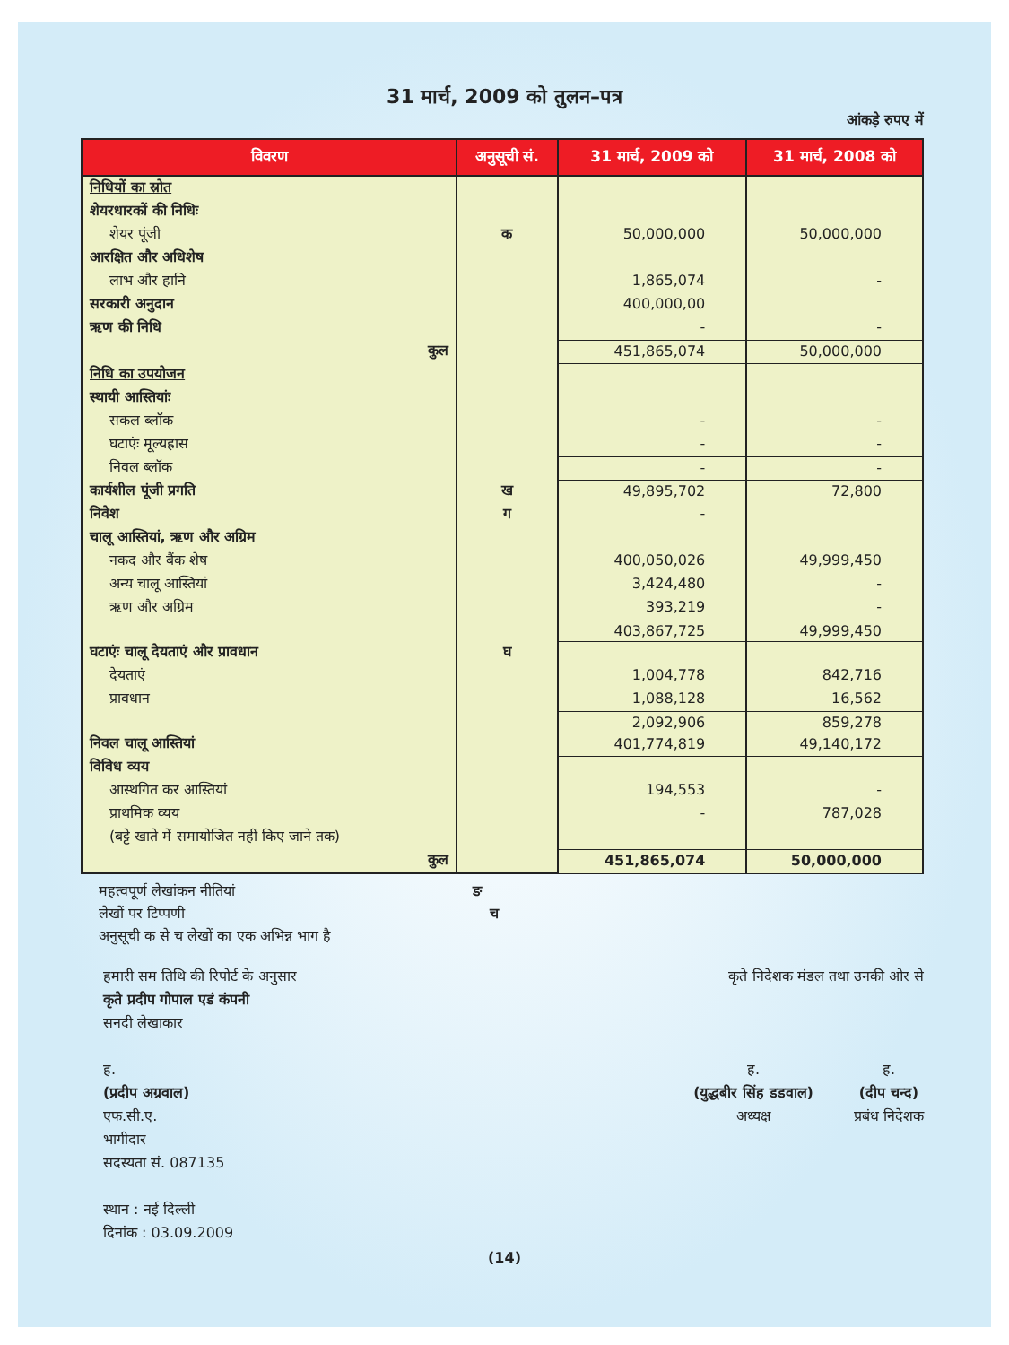31 मार्च, 2009 को तुलन–पत्र
आंकड़े रुपए में
| विवरण | अनुसूची सं. | 31 मार्च, 2009 को | 31 मार्च, 2008 को |
| --- | --- | --- | --- |
| निधियों का स्रोत | | | |
| शेयरधारकों की निधिः | | | |
| शेयर पूंजी | क | 50,000,000 | 50,000,000 |
| आरक्षित और अधिशेष | | | |
| लाभ और हानि | | 1,865,074 | - |
| सरकारी अनुदान | | 400,000,00 | |
| ऋण की निधि | | - | - |
| कुल | | 451,865,074 | 50,000,000 |
| निधि का उपयोजन | | | |
| स्थायी आस्तियांः | | | |
| सकल ब्लॉक | | - | - |
| घटाएंः मूल्यह्रास | | - | - |
| निवल ब्लॉक | | - | - |
| कार्यशील पूंजी प्रगति | ख | 49,895,702 | 72,800 |
| निवेश | ग | - | |
| चालू आस्तियां, ऋण और अग्रिम | | | |
| नकद और बैंक शेष | | 400,050,026 | 49,999,450 |
| अन्य चालू आस्तियां | | 3,424,480 | - |
| ऋण और अग्रिम | | 393,219 | - |
| | | 403,867,725 | 49,999,450 |
| घटाएंः चालू देयताएं और प्रावधान | घ | | |
| देयताएं | | 1,004,778 | 842,716 |
| प्रावधान | | 1,088,128 | 16,562 |
| | | 2,092,906 | 859,278 |
| निवल चालू आस्तियां | | 401,774,819 | 49,140,172 |
| विविध व्यय | | | |
| आस्थगित कर आस्तियां | | 194,553 | - |
| प्राथमिक व्यय | | - | 787,028 |
| (बट्टे खाते में समायोजित नहीं किए जाने तक) | | | |
| कुल | | 451,865,074 | 50,000,000 |
महत्वपूर्ण लेखांकन नीतियां ङ
लेखों पर टिप्पणी च
अनुसूची क से च लेखों का एक अभिन्न भाग है
हमारी सम तिथि की रिपोर्ट के अनुसार
कृते प्रदीप गोपाल एडं कंपनी
सनदी लेखाकार
ह.
(प्रदीप अग्रवाल)
एफ.सी.ए.
भागीदार
सदस्यता सं. 087135
स्थान : नई दिल्ली
दिनांक : 03.09.2009
कृते निदेशक मंडल तथा उनकी ओर से
ह.
(युद्धबीर सिंह डडवाल)
अध्यक्ष
ह.
(दीप चन्द)
प्रबंध निदेशक
(14)